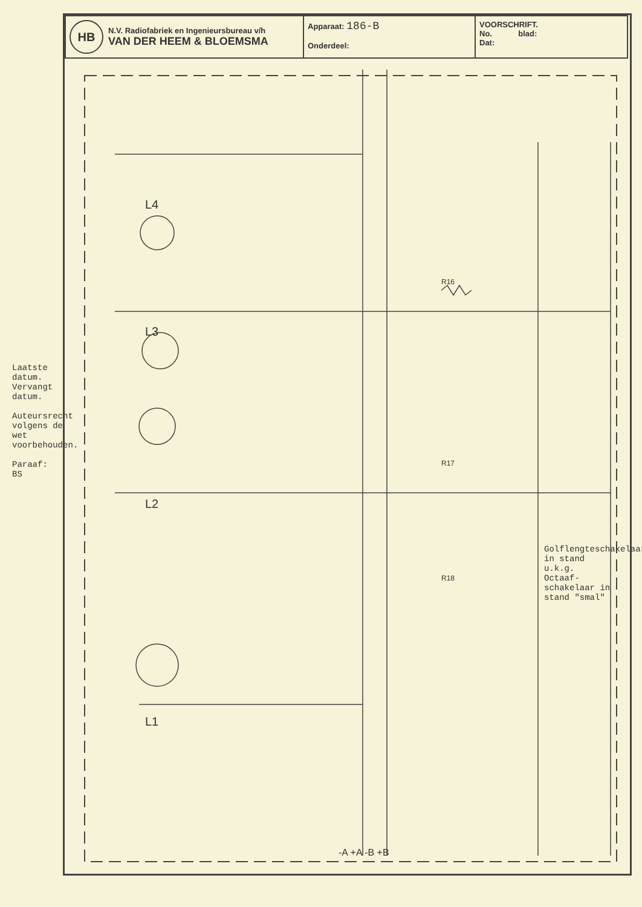| HB N.V. Radiofabriek en Ingenieursbureau v/h VAN DER HEEM & BLOEMSMA | Apparaat: 186-B Onderdeel: | VOORSCHRIFT. No. blad: Dat: |
L4
L3
L2
L1
R16
R17
R18
-A +A -B +B
Laatste datum.
Vervangt datum.
Auteursrecht volgens de wet voorbehouden.
Paraaf:
BS
Golflengteschakelaar in stand u.k.g.
Octaaf-schakelaar in stand "smal"